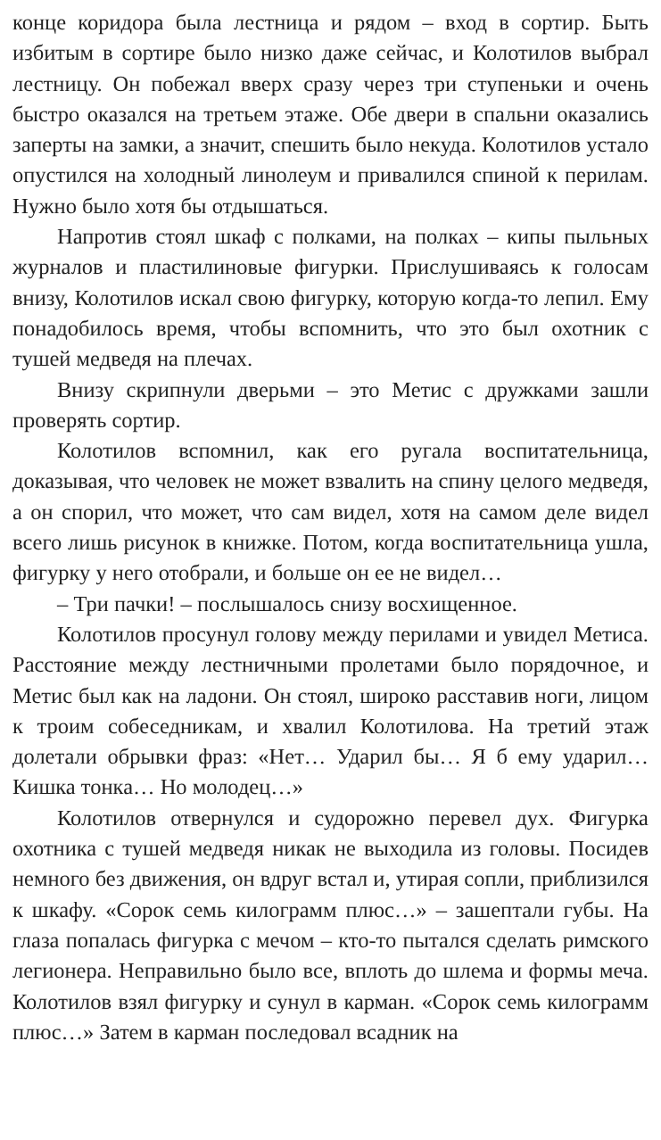конце коридора была лестница и рядом – вход в сортир. Быть избитым в сортире было низко даже сейчас, и Колотилов выбрал лестницу. Он побежал вверх сразу через три ступеньки и очень быстро оказался на третьем этаже. Обе двери в спальни оказались заперты на замки, а значит, спешить было некуда. Колотилов устало опустился на холодный линолеум и привалился спиной к перилам. Нужно было хотя бы отдышаться.
Напротив стоял шкаф с полками, на полках – кипы пыльных журналов и пластилиновые фигурки. Прислушиваясь к голосам внизу, Колотилов искал свою фигурку, которую когда-то лепил. Ему понадобилось время, чтобы вспомнить, что это был охотник с тушей медведя на плечах.
Внизу скрипнули дверьми – это Метис с дружками зашли проверять сортир.
Колотилов вспомнил, как его ругала воспитательница, доказывая, что человек не может взвалить на спину целого медведя, а он спорил, что может, что сам видел, хотя на самом деле видел всего лишь рисунок в книжке. Потом, когда воспитательница ушла, фигурку у него отобрали, и больше он ее не видел…
– Три пачки! – послышалось снизу восхищенное.
Колотилов просунул голову между перилами и увидел Метиса. Расстояние между лестничными пролетами было порядочное, и Метис был как на ладони. Он стоял, широко расставив ноги, лицом к троим собеседникам, и хвалил Колотилова. На третий этаж долетали обрывки фраз: «Нет… Ударил бы… Я б ему ударил… Кишка тонка… Но молодец…»
Колотилов отвернулся и судорожно перевел дух. Фигурка охотника с тушей медведя никак не выходила из головы. Посидев немного без движения, он вдруг встал и, утирая сопли, приблизился к шкафу. «Сорок семь килограмм плюс…» – зашептали губы. На глаза попалась фигурка с мечом – кто-то пытался сделать римского легионера. Неправильно было все, вплоть до шлема и формы меча. Колотилов взял фигурку и сунул в карман. «Сорок семь килограмм плюс…» Затем в карман последовал всадник на